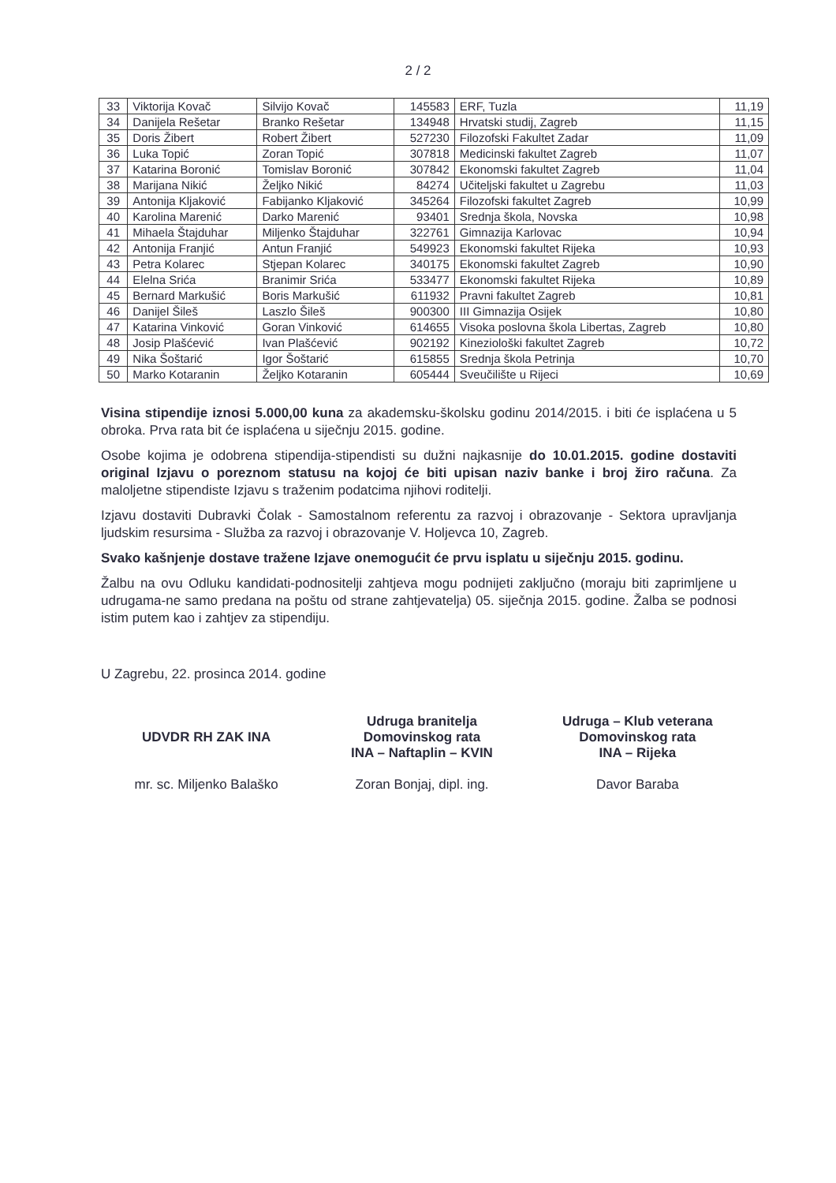2 / 2
| 33 | Viktorija Kovač | Silvijo Kovač | 145583 | ERF, Tuzla | 11,19 |
| 34 | Danijela Rešetar | Branko Rešetar | 134948 | Hrvatski studij, Zagreb | 11,15 |
| 35 | Doris Žibert | Robert Žibert | 527230 | Filozofski Fakultet Zadar | 11,09 |
| 36 | Luka Topić | Zoran Topić | 307818 | Medicinski fakultet Zagreb | 11,07 |
| 37 | Katarina Boronić | Tomislav Boronić | 307842 | Ekonomski fakultet Zagreb | 11,04 |
| 38 | Marijana Nikić | Željko Nikić | 84274 | Učiteljski fakultet u Zagrebu | 11,03 |
| 39 | Antonija Kljaković | Fabijanko Kljaković | 345264 | Filozofski fakultet Zagreb | 10,99 |
| 40 | Karolina Marenić | Darko Marenić | 93401 | Srednja škola, Novska | 10,98 |
| 41 | Mihaela Štajduhar | Miljenko Štajduhar | 322761 | Gimnazija Karlovac | 10,94 |
| 42 | Antonija Franjić | Antun Franjić | 549923 | Ekonomski fakultet Rijeka | 10,93 |
| 43 | Petra Kolarec | Stjepan Kolarec | 340175 | Ekonomski fakultet Zagreb | 10,90 |
| 44 | Elelna Srića | Branimir Srića | 533477 | Ekonomski fakultet Rijeka | 10,89 |
| 45 | Bernard Markušić | Boris Markušić | 611932 | Pravni fakultet Zagreb | 10,81 |
| 46 | Danijel Šileš | Laszlo Šileš | 900300 | III Gimnazija Osijek | 10,80 |
| 47 | Katarina Vinković | Goran Vinković | 614655 | Visoka poslovna škola Libertas, Zagreb | 10,80 |
| 48 | Josip Plašćević | Ivan Plašćević | 902192 | Kineziološki fakultet Zagreb | 10,72 |
| 49 | Nika Šoštarić | Igor Šoštarić | 615855 | Srednja škola Petrinja | 10,70 |
| 50 | Marko Kotaranin | Željko Kotaranin | 605444 | Sveučilište u Rijeci | 10,69 |
Visina stipendije iznosi 5.000,00 kuna za akademsku-školsku godinu 2014/2015. i biti će isplaćena u 5 obroka. Prva rata bit će isplaćena u siječnju 2015. godine.
Osobe kojima je odobrena stipendija-stipendisti su dužni najkasnije do 10.01.2015. godine dostaviti original Izjavu o poreznom statusu na kojoj će biti upisan naziv banke i broj žiro računa. Za maloljetne stipendiste Izjavu s traženim podatcima njihovi roditelji.
Izjavu dostaviti Dubravki Čolak - Samostalnom referentu za razvoj i obrazovanje - Sektora upravljanja ljudskim resursima - Služba za razvoj i obrazovanje V. Holjevca 10, Zagreb.
Svako kašnjenje dostave tražene Izjave onemogućit će prvu isplatu u siječnju 2015. godinu.
Žalbu na ovu Odluku kandidati-podnositelji zahtjeva mogu podnijeti zaključno (moraju biti zaprimljene u udrugama-ne samo predana na poštu od strane zahtjevatelja) 05. siječnja 2015. godine. Žalba se podnosi istim putem kao i zahtjev za stipendiju.
U Zagrebu, 22. prosinca 2014. godine
UDVDR RH ZAK INA
mr. sc. Miljenko Balaško
Udruga branitelja
Domovinskog rata
INA – Naftaplin – KVIN
Zoran Bonjaj, dipl. ing.
Udruga – Klub veterana
Domovinskog rata
INA – Rijeka
Davor Baraba